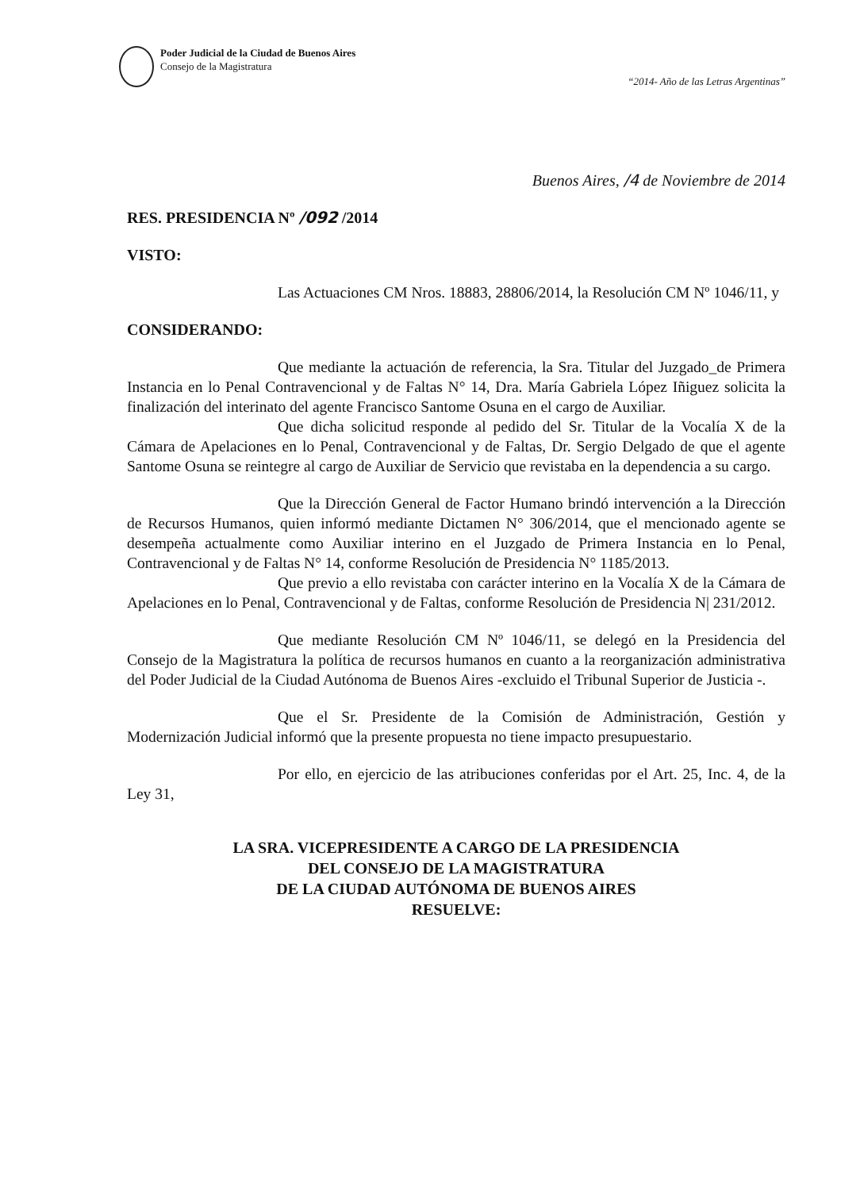Poder Judicial de la Ciudad de Buenos Aires
Consejo de la Magistratura
“2014- Año de las Letras Argentinas”
Buenos Aires, /4 de Noviembre de 2014
RES. PRESIDENCIA Nº /092 /2014
VISTO:
Las Actuaciones CM Nros. 18883, 28806/2014, la Resolución CM Nº 1046/11, y
CONSIDERANDO:
Que mediante la actuación de referencia, la Sra. Titular del Juzgado_de Primera Instancia en lo Penal Contravencional y de Faltas N° 14, Dra. María Gabriela López Iñiguez solicita la finalización del interinato del agente Francisco Santome Osuna en el cargo de Auxiliar.
Que dicha solicitud responde al pedido del Sr. Titular de la Vocalía X de la Cámara de Apelaciones en lo Penal, Contravencional y de Faltas, Dr. Sergio Delgado de que el agente Santome Osuna se reintegre al cargo de Auxiliar de Servicio que revistaba en la dependencia a su cargo.
Que la Dirección General de Factor Humano brindó intervención a la Dirección de Recursos Humanos, quien informó mediante Dictamen N° 306/2014, que el mencionado agente se desempeña actualmente como Auxiliar interino en el Juzgado de Primera Instancia en lo Penal, Contravencional y de Faltas N° 14, conforme Resolución de Presidencia N° 1185/2013.
Que previo a ello revistaba con carácter interino en la Vocalía X de la Cámara de Apelaciones en lo Penal, Contravencional y de Faltas, conforme Resolución de Presidencia N| 231/2012.
Que mediante Resolución CM Nº 1046/11, se delegó en la Presidencia del Consejo de la Magistratura la política de recursos humanos en cuanto a la reorganización administrativa del Poder Judicial de la Ciudad Autónoma de Buenos Aires -excluido el Tribunal Superior de Justicia -.
Que el Sr. Presidente de la Comisión de Administración, Gestión y Modernización Judicial informó que la presente propuesta no tiene impacto presupuestario.
Por ello, en ejercicio de las atribuciones conferidas por el Art. 25, Inc. 4, de la Ley 31,
LA SRA. VICEPRESIDENTE A CARGO DE LA PRESIDENCIA
DEL CONSEJO DE LA MAGISTRATURA
DE LA CIUDAD AUTÓNOMA DE BUENOS AIRES
RESUELVE: